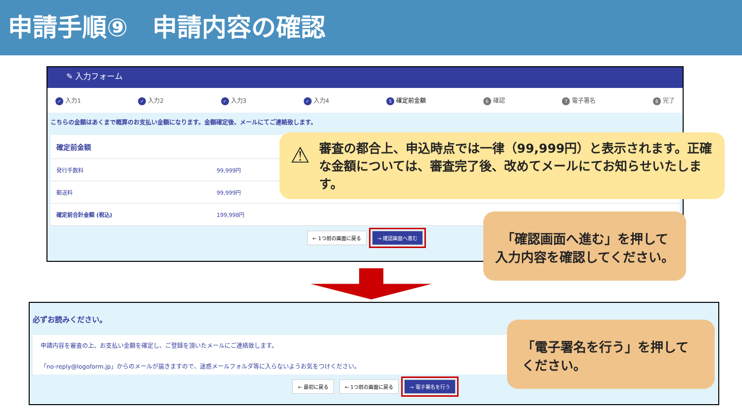申請手順⑨　申請内容の確認
✎ 入力フォーム
✓ 入力1 ✓ 入力2 ✓ 入力3 ✓ 入力4 5 確定前金額 6 確認 7 電子署名 8 完了
こちらの金額はあくまで概算のお支払い金額になります。金額確定後、メールにてご連絡致します。
| 確定前金額 | |
| --- | --- |
| 発行手数料 | 99,999円 |
| 郵送料 | 99,999円 |
| 確定前合計金額 (税込) | 199,998円 |
← 1つ前の画面に戻る → 確認画面へ進む
⚠ 審査の都合上、申込時点では一律（99,999円）と表示されます。正確な金額については、審査完了後、改めてメールにてお知らせいたします。
「確認画面へ進む」を押して
入力内容を確認してください。
必ずお読みください。
申請内容を審査の上、お支払い金額を確定し、ご登録を頂いたメールにご連絡致します。
「no-reply@logoform.jp」からのメールが届きますので、迷惑メールフォルダ等に入らないようお気をつけください。
← 最初に戻る ← 1つ前の画面に戻る → 電子署名を行う
「電子署名を行う」を押してください。